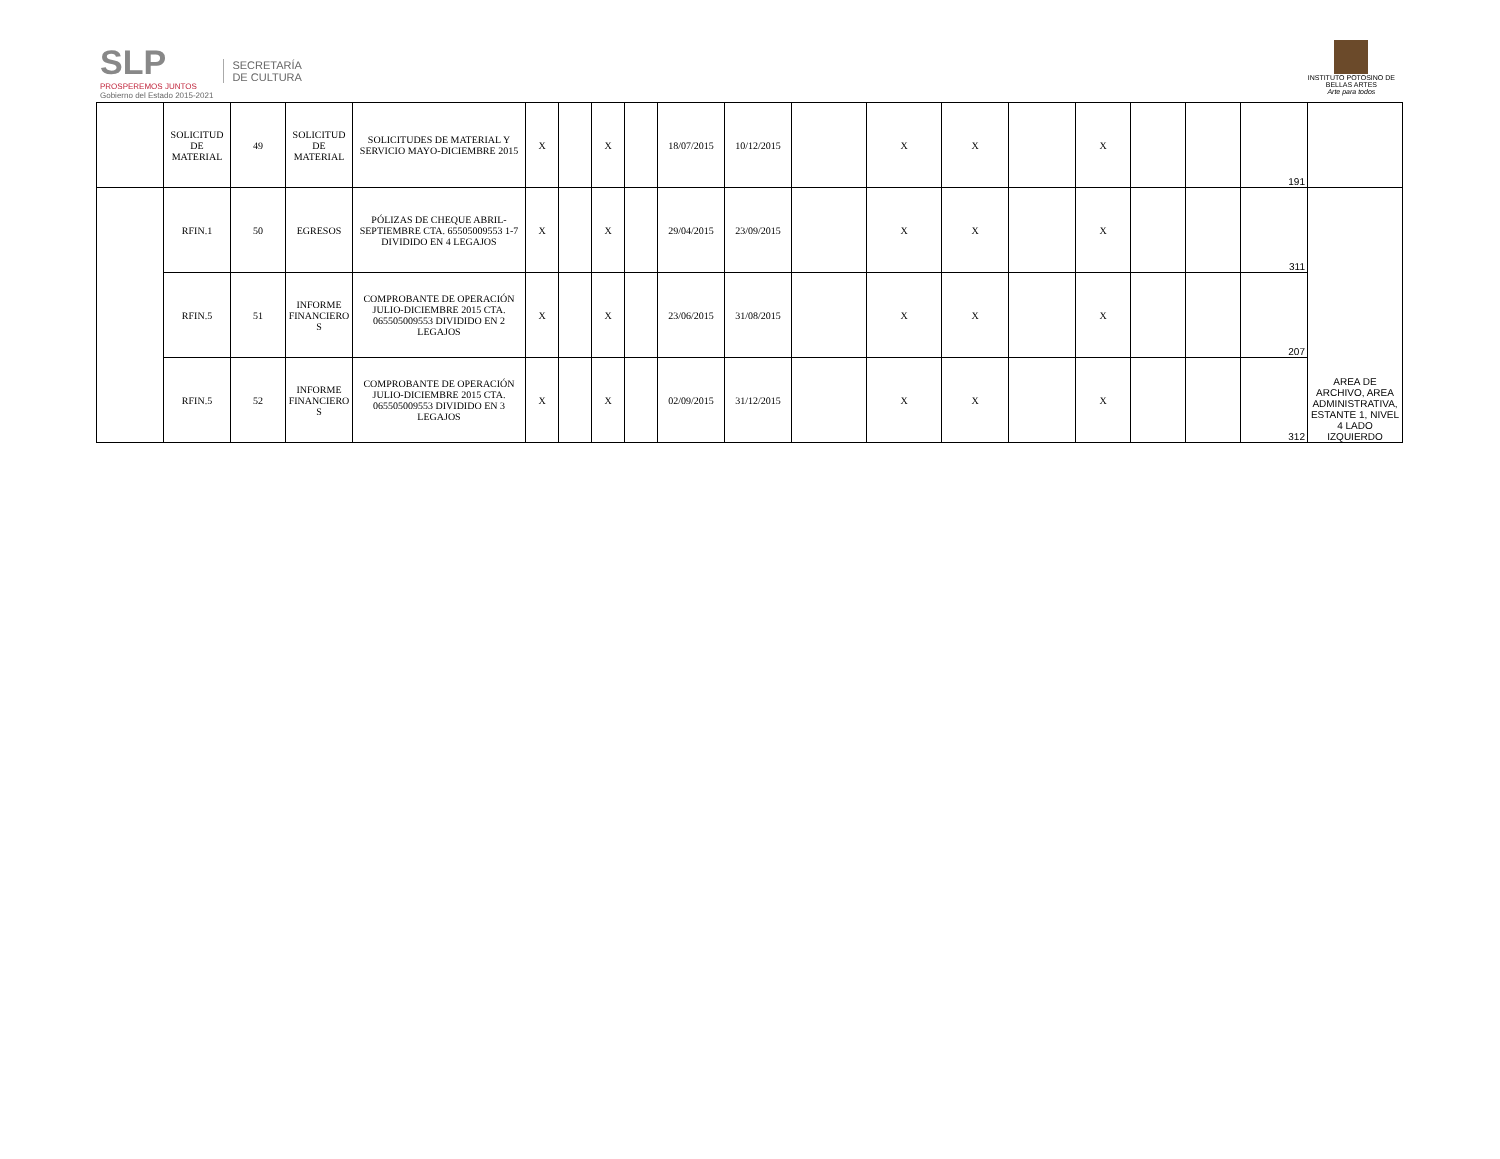SLP
PROSPEREMOS JUNTOS
Gobierno del Estado 2015-2021
SECRETARÍA
DE CULTURA
INSTITUTO POTOSINO DE
BELLAS ARTES
Arte para todos
| | SOLICITUD DE MATERIAL | 49 | SOLICITUD DE MATERIAL | SOLICITUDES DE MATERIAL Y SERVICIO MAYO-DICIEMBRE 2015 | X | | X | | 18/07/2015 | 10/12/2015 | | X | X | | X | | | 191 | |
| | RFIN.1 | 50 | EGRESOS | PÓLIZAS DE CHEQUE ABRIL-SEPTIEMBRE CTA. 65505009553 1-7 DIVIDIDO EN 4 LEGAJOS | X | | X | | 29/04/2015 | 23/09/2015 | | X | X | | X | | | 311 | AREA DE ARCHIVO, AREA ADMINISTRATIVA, ESTANTE 1, NIVEL 4 LADO IZQUIERDO |
| | RFIN.5 | 51 | INFORME FINANCIERO S | COMPROBANTE DE OPERACIÓN JULIO-DICIEMBRE 2015 CTA. 065505009553 DIVIDIDO EN 2 LEGAJOS | X | | X | | 23/06/2015 | 31/08/2015 | | X | X | | X | | | 207 | |
| | RFIN.5 | 52 | INFORME FINANCIERO S | COMPROBANTE DE OPERACIÓN JULIO-DICIEMBRE 2015 CTA. 065505009553 DIVIDIDO EN 3 LEGAJOS | X | | X | | 02/09/2015 | 31/12/2015 | | X | X | | X | | | 312 | |